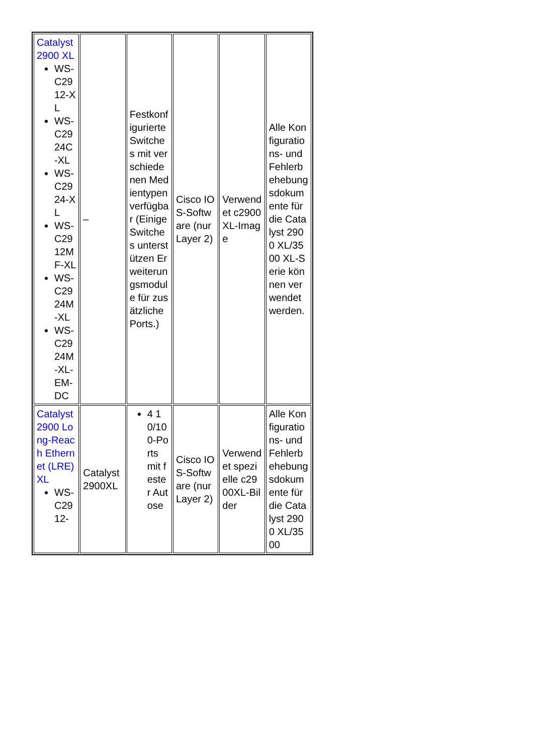| Catalyst 2900 XL WS-C2912-XL WS-C2924C-XL WS-C2924-XL WS-C2912MF-XL WS-C2924M-XL WS-C2924M-XL-EM-DC | – | Festkonfigurierte Switches mit verschiedenen Medientypen verfügbar (Einige Switches unterstützen Erweiterungsmodule für zusätzliche Ports.) | Cisco IOS-Software (nur Layer 2) | Verwendet c2900XL-Image | Alle Konfigurations- und Fehlerbehebungsdokumente für die Catalyst 2900 XL/3500 XL-Serie können verwendet werden. |
| Catalyst 2900 Long-Reach Ethernet (LRE) XL WS-C2912- | Catalyst 2900XL | 4 10/100-Ports mit fester Autose | Cisco IOS-Software (nur Layer 2) | Verwendet spezielle c2900XL-Bilder | Alle Konfigurations- und Fehlerbehebungsdokumente für die Catalyst 2900 XL/3500 |